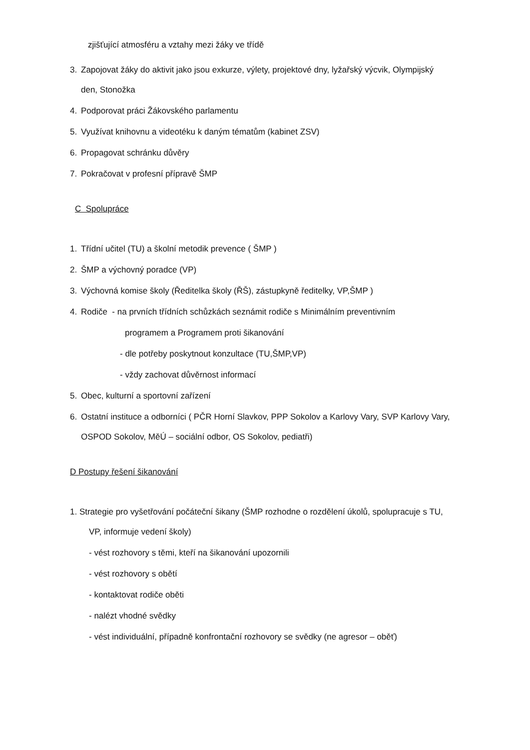zjišťující atmosféru a vztahy mezi žáky ve třídě
3. Zapojovat žáky do aktivit jako jsou exkurze, výlety, projektové dny, lyžařský výcvik, Olympijský
den, Stonožka
4. Podporovat práci Žákovského parlamentu
5. Využívat knihovnu a videotéku k daným tématům (kabinet ZSV)
6. Propagovat schránku důvěry
7. Pokračovat v profesní přípravě ŠMP
C Spolupráce
1. Třídní učitel (TU) a školní metodik prevence ( ŠMP )
2. ŠMP a výchovný poradce (VP)
3. Výchovná komise školy (Ředitelka školy (ŘŠ), zástupkyně ředitelky, VP,ŠMP )
4. Rodiče - na prvních třídních schůzkách seznámit rodiče s Minimálním preventivním
programem a Programem proti šikanování
- dle potřeby poskytnout konzultace (TU,ŠMP,VP)
- vždy zachovat důvěrnost informací
5. Obec, kulturní a sportovní zařízení
6. Ostatní instituce a odborníci ( PČR Horní Slavkov, PPP Sokolov a Karlovy Vary, SVP Karlovy Vary,
OSPOD Sokolov, MěÚ – sociální odbor, OS Sokolov, pediatři)
D Postupy řešení šikanování
1. Strategie pro vyšetřování počáteční šikany (ŠMP rozhodne o rozdělení úkolů, spolupracuje s TU,
VP, informuje vedení školy)
- vést rozhovory s těmi, kteří na šikanování upozornili
- vést rozhovory s obětí
- kontaktovat rodiče oběti
- nalézt vhodné svědky
- vést individuální, případně konfrontační rozhovory se svědky (ne agresor – oběť)